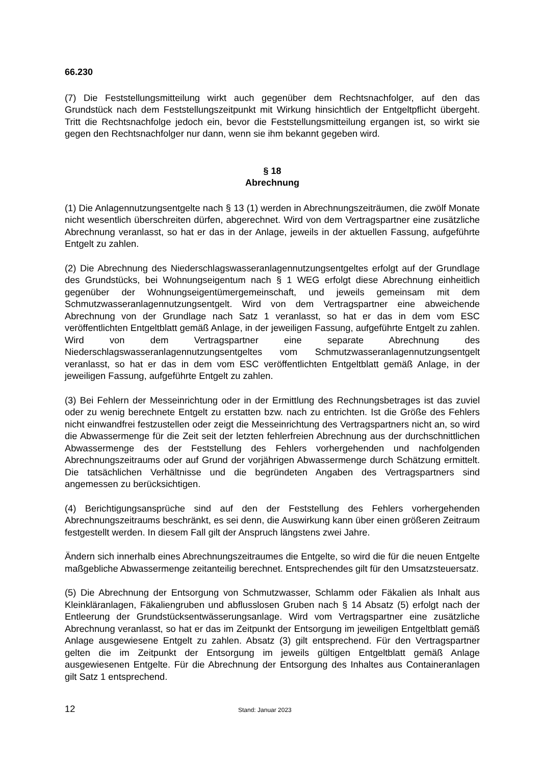66.230
(7) Die Feststellungsmitteilung wirkt auch gegenüber dem Rechtsnachfolger, auf den das Grundstück nach dem Feststellungszeitpunkt mit Wirkung hinsichtlich der Entgeltpflicht übergeht. Tritt die Rechtsnachfolge jedoch ein, bevor die Feststellungsmitteilung ergangen ist, so wirkt sie gegen den Rechtsnachfolger nur dann, wenn sie ihm bekannt gegeben wird.
§ 18
Abrechnung
(1) Die Anlagennutzungsentgelte nach § 13 (1) werden in Abrechnungszeiträumen, die zwölf Monate nicht wesentlich überschreiten dürfen, abgerechnet. Wird von dem Vertragspartner eine zusätzliche Abrechnung veranlasst, so hat er das in der Anlage, jeweils in der aktuellen Fassung, aufgeführte Entgelt zu zahlen.
(2) Die Abrechnung des Niederschlagswasseranlagennutzungsentgeltes erfolgt auf der Grundlage des Grundstücks, bei Wohnungseigentum nach § 1 WEG erfolgt diese Abrechnung einheitlich gegenüber der Wohnungseigentümergemeinschaft, und jeweils gemeinsam mit dem Schmutzwasseranlagennutzungsentgelt. Wird von dem Vertragspartner eine abweichende Abrechnung von der Grundlage nach Satz 1 veranlasst, so hat er das in dem vom ESC veröffentlichten Entgeltblatt gemäß Anlage, in der jeweiligen Fassung, aufgeführte Entgelt zu zahlen. Wird von dem Vertragspartner eine separate Abrechnung des Niederschlagswasseranlagennutzungsentgeltes vom Schmutzwasseranlagennutzungsentgelt veranlasst, so hat er das in dem vom ESC veröffentlichten Entgeltblatt gemäß Anlage, in der jeweiligen Fassung, aufgeführte Entgelt zu zahlen.
(3) Bei Fehlern der Messeinrichtung oder in der Ermittlung des Rechnungsbetrages ist das zuviel oder zu wenig berechnete Entgelt zu erstatten bzw. nach zu entrichten. Ist die Größe des Fehlers nicht einwandfrei festzustellen oder zeigt die Messeinrichtung des Vertragspartners nicht an, so wird die Abwassermenge für die Zeit seit der letzten fehlerfreien Abrechnung aus der durchschnittlichen Abwassermenge des der Feststellung des Fehlers vorhergehenden und nachfolgenden Abrechnungszeitraums oder auf Grund der vorjährigen Abwassermenge durch Schätzung ermittelt. Die tatsächlichen Verhältnisse und die begründeten Angaben des Vertragspartners sind angemessen zu berücksichtigen.
(4) Berichtigungsansprüche sind auf den der Feststellung des Fehlers vorhergehenden Abrechnungszeitraums beschränkt, es sei denn, die Auswirkung kann über einen größeren Zeitraum festgestellt werden. In diesem Fall gilt der Anspruch längstens zwei Jahre.
Ändern sich innerhalb eines Abrechnungszeitraumes die Entgelte, so wird die für die neuen Entgelte maßgebliche Abwassermenge zeitanteilig berechnet. Entsprechendes gilt für den Umsatzsteuersatz.
(5) Die Abrechnung der Entsorgung von Schmutzwasser, Schlamm oder Fäkalien als Inhalt aus Kleinkläranlagen, Fäkaliengruben und abflusslosen Gruben nach § 14 Absatz (5) erfolgt nach der Entleerung der Grundstücksentwässerungsanlage. Wird vom Vertragspartner eine zusätzliche Abrechnung veranlasst, so hat er das im Zeitpunkt der Entsorgung im jeweiligen Entgeltblatt gemäß Anlage ausgewiesene Entgelt zu zahlen. Absatz (3) gilt entsprechend. Für den Vertragspartner gelten die im Zeitpunkt der Entsorgung im jeweils gültigen Entgeltblatt gemäß Anlage ausgewiesenen Entgelte. Für die Abrechnung der Entsorgung des Inhaltes aus Containeranlagen gilt Satz 1 entsprechend.
12 Stand: Januar 2023